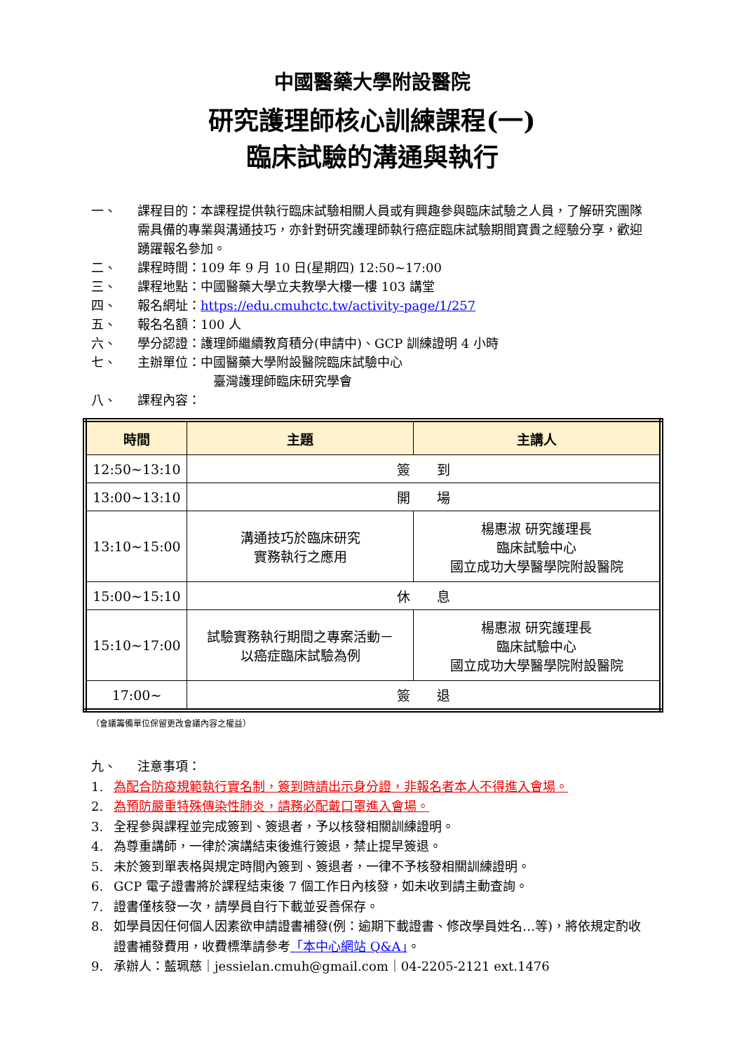中國醫藥大學附設醫院
研究護理師核心訓練課程(一)
臨床試驗的溝通與執行
一、 課程目的：本課程提供執行臨床試驗相關人員或有興趣參與臨床試驗之人員，了解研究團隊需具備的專業與溝通技巧，亦針對研究護理師執行癌症臨床試驗期間寶貴之經驗分享，歡迎踴躍報名參加。
二、 課程時間：109 年 9 月 10 日(星期四) 12:50~17:00
三、 課程地點：中國醫藥大學立夫教學大樓一樓 103 講堂
四、 報名網址：https://edu.cmuhctc.tw/activity-page/1/257
五、 報名名額：100 人
六、 學分認證：護理師繼續教育積分(申請中)、GCP 訓練證明 4 小時
七、 主辦單位：中國醫藥大學附設醫院臨床試驗中心
臺灣護理師臨床研究學會
八、 課程內容：
| 時間 | 主題 | 主講人 |
| --- | --- | --- |
| 12:50~13:10 | 簽 到 | |
| 13:00~13:10 | 開 場 | |
| 13:10~15:00 | 溝通技巧於臨床研究 實務執行之應用 | 楊惠淑 研究護理長 臨床試驗中心 國立成功大學醫學院附設醫院 |
| 15:00~15:10 | 休 息 | |
| 15:10~17:00 | 試驗實務執行期間之專案活動－ 以癌症臨床試驗為例 | 楊惠淑 研究護理長 臨床試驗中心 國立成功大學醫學院附設醫院 |
| 17:00~ | 簽 退 | |
（會議籌備單位保留更改會議內容之權益）
九、 注意事項：
1. 為配合防疫規範執行實名制，簽到時請出示身分證，非報名者本人不得進入會場。
2. 為預防嚴重特殊傳染性肺炎，請務必配戴口罩進入會場。
3. 全程參與課程並完成簽到、簽退者，予以核發相關訓練證明。
4. 為尊重講師，一律於演講結束後進行簽退，禁止提早簽退。
5. 未於簽到單表格與規定時間內簽到、簽退者，一律不予核發相關訓練證明。
6. GCP 電子證書將於課程結束後 7 個工作日內核發，如未收到請主動查詢。
7. 證書僅核發一次，請學員自行下載並妥善保存。
8. 如學員因任何個人因素欲申請證書補發(例：逾期下載證書、修改學員姓名…等)，將依規定酌收證書補發費用，收費標準請參考「本中心網站 Q&A」。
9. 承辦人：藍珮慈｜jessielan.cmuh@gmail.com｜04-2205-2121 ext.1476